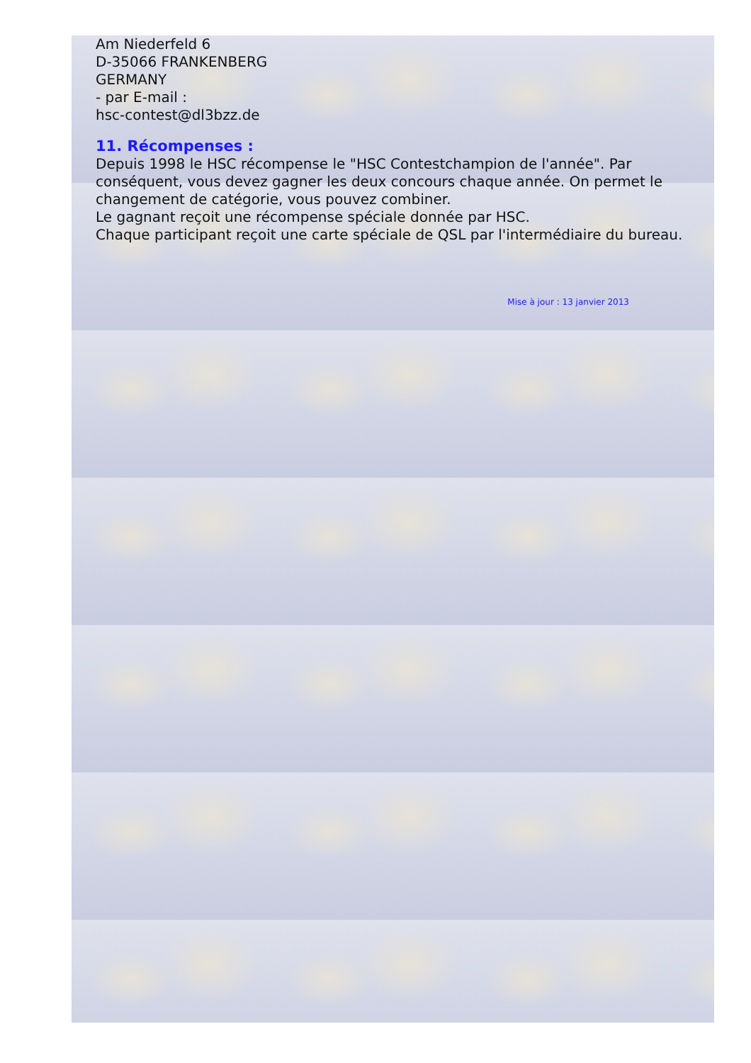Am Niederfeld 6
D-35066 FRANKENBERG
GERMANY
- par E-mail :
hsc-contest@dl3bzz.de
11. Récompenses :
Depuis 1998 le HSC récompense le "HSC Contestchampion de l'année". Par conséquent, vous devez gagner les deux concours chaque année. On permet le changement de catégorie, vous pouvez combiner.
Le gagnant reçoit une récompense spéciale donnée par HSC.
Chaque participant reçoit une carte spéciale de QSL par l'intermédiaire du bureau.
Mise à jour : 13 janvier 2013